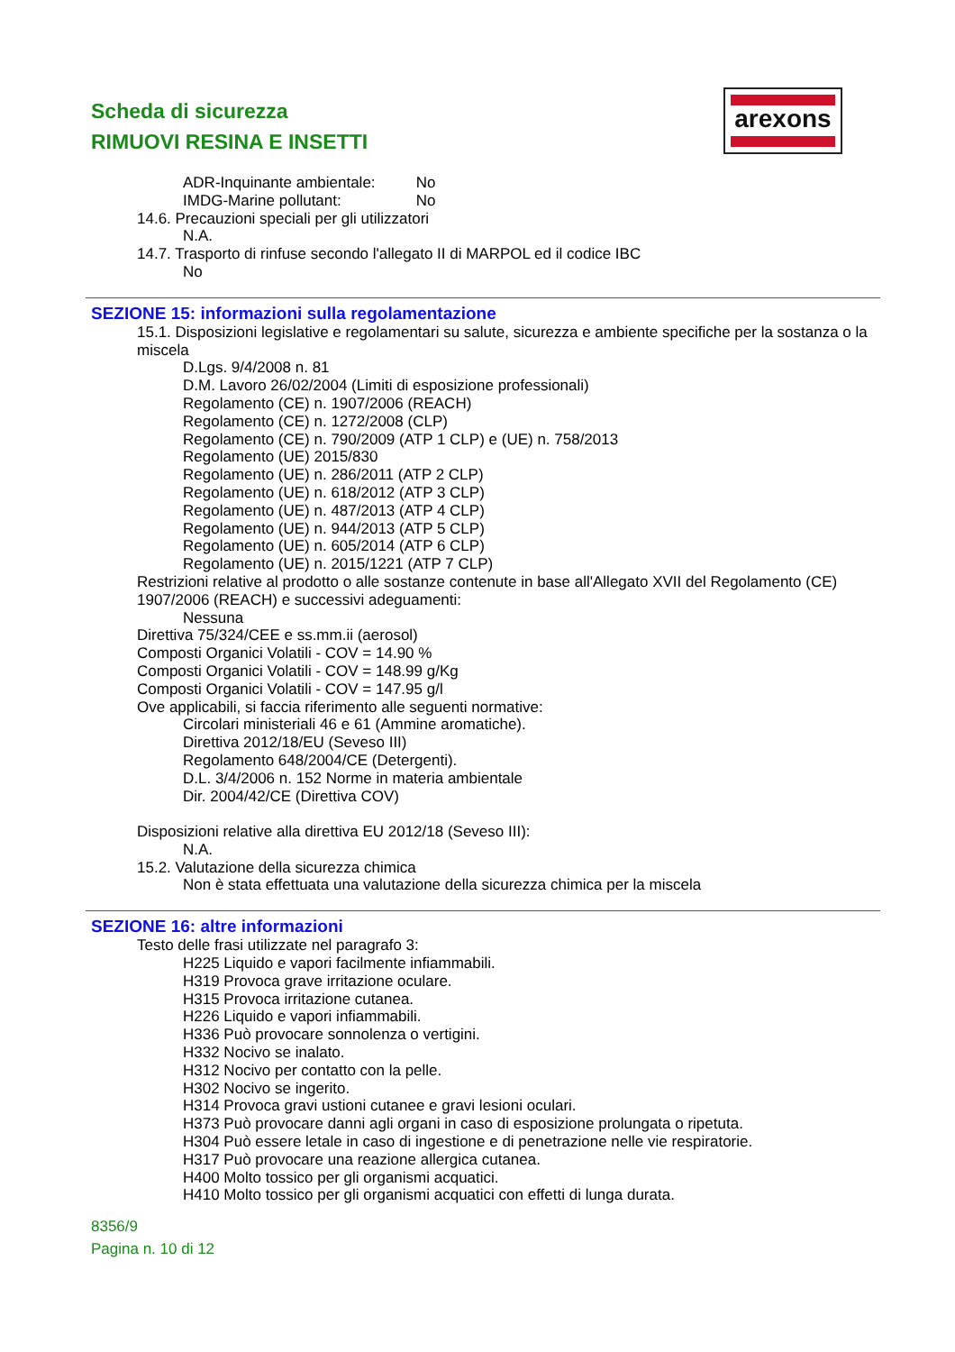Scheda di sicurezza
RIMUOVI RESINA E INSETTI
arexons
ADR-Inquinante ambientale: No
IMDG-Marine pollutant: No
14.6. Precauzioni speciali per gli utilizzatori
N.A.
14.7. Trasporto di rinfuse secondo l'allegato II di MARPOL ed il codice IBC
No
SEZIONE 15: informazioni sulla regolamentazione
15.1. Disposizioni legislative e regolamentari su salute, sicurezza e ambiente specifiche per la sostanza o la miscela
D.Lgs. 9/4/2008 n. 81
D.M. Lavoro 26/02/2004 (Limiti di esposizione professionali)
Regolamento (CE) n. 1907/2006 (REACH)
Regolamento (CE) n. 1272/2008 (CLP)
Regolamento (CE) n. 790/2009 (ATP 1 CLP) e (UE) n. 758/2013
Regolamento (UE) 2015/830
Regolamento (UE) n. 286/2011 (ATP 2 CLP)
Regolamento (UE) n. 618/2012 (ATP 3 CLP)
Regolamento (UE) n. 487/2013 (ATP 4 CLP)
Regolamento (UE) n. 944/2013 (ATP 5 CLP)
Regolamento (UE) n. 605/2014 (ATP 6 CLP)
Regolamento (UE) n. 2015/1221 (ATP 7 CLP)
Restrizioni relative al prodotto o alle sostanze contenute in base all'Allegato XVII del Regolamento (CE) 1907/2006 (REACH) e successivi adeguamenti:
Nessuna
Direttiva 75/324/CEE e ss.mm.ii (aerosol)
Composti Organici Volatili - COV = 14.90 %
Composti Organici Volatili - COV = 148.99 g/Kg
Composti Organici Volatili - COV = 147.95 g/l
Ove applicabili, si faccia riferimento alle seguenti normative:
Circolari ministeriali 46 e 61 (Ammine aromatiche).
Direttiva 2012/18/EU (Seveso III)
Regolamento 648/2004/CE (Detergenti).
D.L. 3/4/2006 n. 152 Norme in materia ambientale
Dir. 2004/42/CE (Direttiva COV)
Disposizioni relative alla direttiva EU 2012/18 (Seveso III):
N.A.
15.2. Valutazione della sicurezza chimica
Non è stata effettuata una valutazione della sicurezza chimica per la miscela
SEZIONE 16: altre informazioni
Testo delle frasi utilizzate nel paragrafo 3:
H225 Liquido e vapori facilmente infiammabili.
H319 Provoca grave irritazione oculare.
H315 Provoca irritazione cutanea.
H226 Liquido e vapori infiammabili.
H336 Può provocare sonnolenza o vertigini.
H332 Nocivo se inalato.
H312 Nocivo per contatto con la pelle.
H302 Nocivo se ingerito.
H314 Provoca gravi ustioni cutanee e gravi lesioni oculari.
H373 Può provocare danni agli organi in caso di esposizione prolungata o ripetuta.
H304 Può essere letale in caso di ingestione e di penetrazione nelle vie respiratorie.
H317 Può provocare una reazione allergica cutanea.
H400 Molto tossico per gli organismi acquatici.
H410 Molto tossico per gli organismi acquatici con effetti di lunga durata.
8356/9
Pagina n. 10 di 12